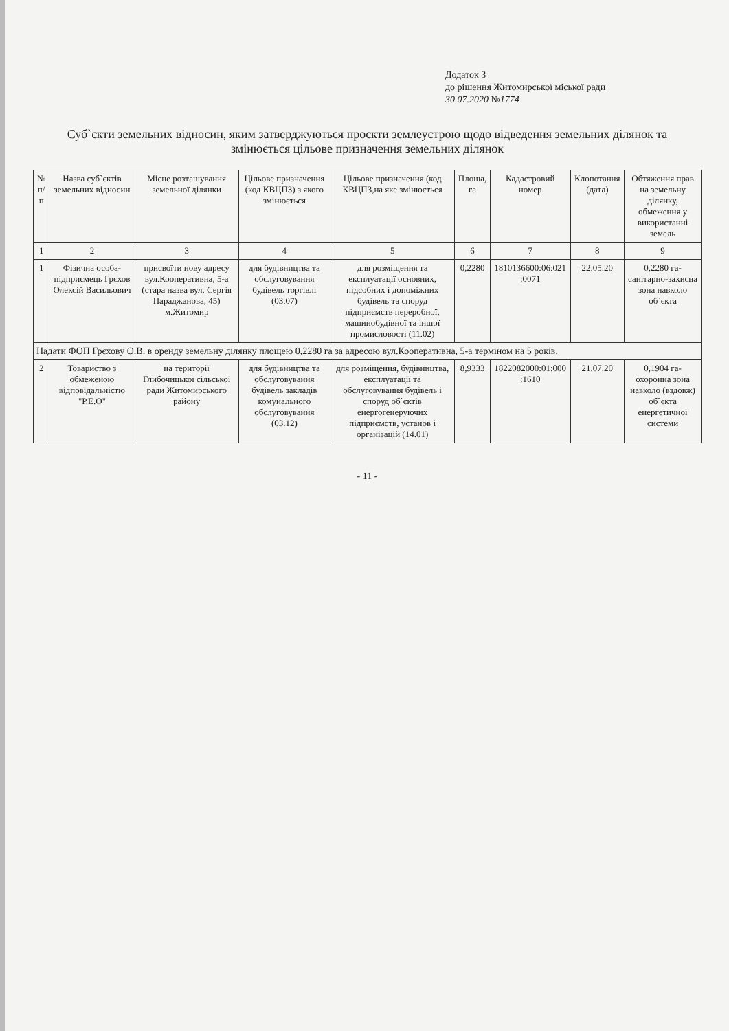Додаток 3
до рішення Житомирської міської ради
30.07.2020 №1774
Суб`єкти земельних відносин, яким затверджуються проєкти землеустрою щодо відведення земельних ділянок та змінюється цільове призначення земельних ділянок
| № п/п | Назва суб`єктів земельних відносин | Місце розташування земельної ділянки | Цільове призначення (код КВЦПЗ) з якого змінюється | Цільове призначення (код КВЦПЗ,на яке змінюється | Площа, га | Кадастровий номер | Клопотання (дата) | Обтяження прав на земельну ділянку, обмеження у використанні земель |
| --- | --- | --- | --- | --- | --- | --- | --- | --- |
| 1 | 2 | 3 | 4 | 5 | 6 | 7 | 8 | 9 |
| 1 | Фізична особа-підприємець Грєхов Олексій Васильович | присвоїти нову адресу вул.Кооперативна, 5-а (стара назва вул. Сергія Параджанова, 45) м.Житомир | для будівництва та обслуговування будівель торгівлі (03.07) | для розміщення та експлуатації основних, підсобних і допоміжних будівель та споруд підприємств переробної, машинобудівної та іншої промисловості (11.02) | 0,2280 | 1810136600:06:021 :0071 | 22.05.20 | 0,2280 га-санітарно-захисна зона навколо об`єкта |
| Надати ФОП Грєхову О.В. в оренду земельну ділянку площею 0,2280 га за адресою вул.Кооперативна, 5-а терміном на 5 років. | | | | | | | | |
| 2 | Товариство з обмеженою відповідальністю "Р.Е.О" | на території Глибочицької сільської ради Житомирського району | для будівництва та обслуговування будівель закладів комунального обслуговування (03.12) | для розміщення, будівництва, експлуатації та обслуговування будівель і споруд об`єктів енергогенеруючих підприємств, установ і організацій (14.01) | 8,9333 | 1822082000:01:000 :1610 | 21.07.20 | 0,1904 га-охоронна зона навколо (вздовж) об`єкта енергетичної системи |
- 11 -